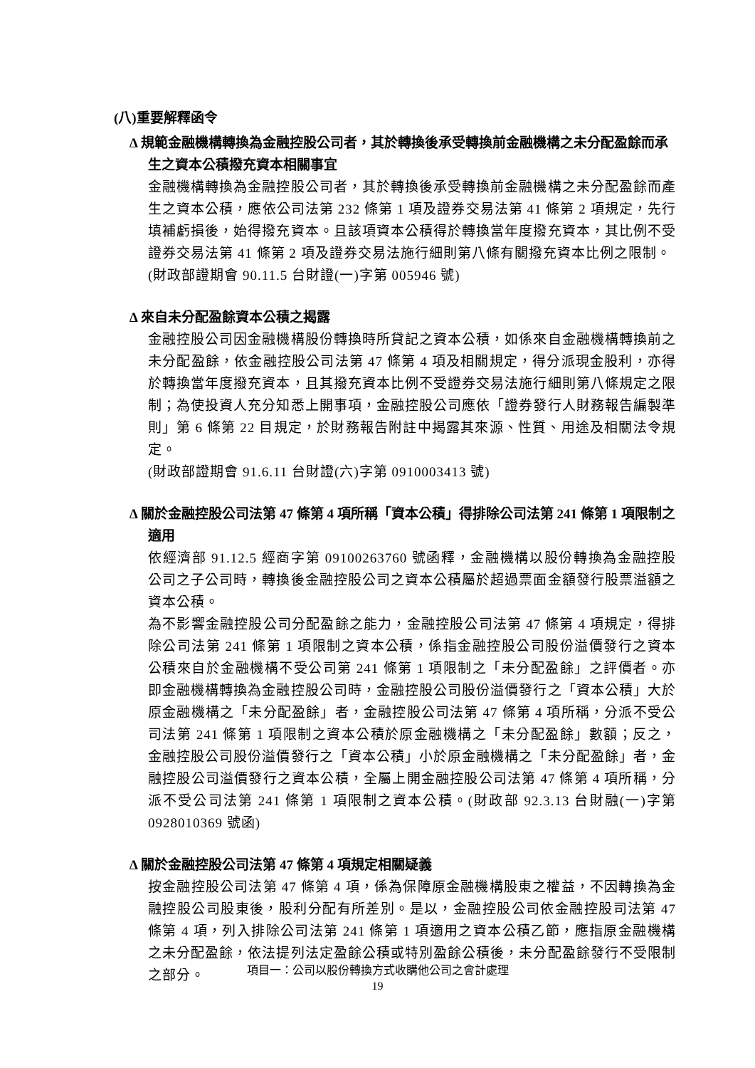(八)重要解釋函令
∆ 規範金融機構轉換為金融控股公司者，其於轉換後承受轉換前金融機構之未分配盈餘而承生之資本公積撥充資本相關事宜
金融機構轉換為金融控股公司者，其於轉換後承受轉換前金融機構之未分配盈餘而產生之資本公積，應依公司法第 232 條第 1 項及證券交易法第 41 條第 2 項規定，先行填補虧損後，始得撥充資本。且該項資本公積得於轉換當年度撥充資本，其比例不受證券交易法第 41 條第 2 項及證券交易法施行細則第八條有關撥充資本比例之限制。
(財政部證期會 90.11.5 台財證(一)字第 005946 號)
∆ 來自未分配盈餘資本公積之揭露
金融控股公司因金融機構股份轉換時所貸記之資本公積，如係來自金融機構轉換前之未分配盈餘，依金融控股公司法第 47 條第 4 項及相關規定，得分派現金股利，亦得於轉換當年度撥充資本，且其撥充資本比例不受證券交易法施行細則第八條規定之限制；為使投資人充分知悉上開事項，金融控股公司應依「證券發行人財務報告編製準則」第 6 條第 22 目規定，於財務報告附註中揭露其來源、性質、用途及相關法令規定。
(財政部證期會 91.6.11 台財證(六)字第 0910003413 號)
∆ 關於金融控股公司法第 47 條第 4 項所稱「資本公積」得排除公司法第 241 條第 1 項限制之適用
依經濟部 91.12.5 經商字第 09100263760 號函釋，金融機構以股份轉換為金融控股公司之子公司時，轉換後金融控股公司之資本公積屬於超過票面金額發行股票溢額之資本公積。
為不影響金融控股公司分配盈餘之能力，金融控股公司法第 47 條第 4 項規定，得排除公司法第 241 條第 1 項限制之資本公積，係指金融控股公司股份溢價發行之資本公積來自於金融機構不受公司第 241 條第 1 項限制之「未分配盈餘」之評價者。亦即金融機構轉換為金融控股公司時，金融控股公司股份溢價發行之「資本公積」大於原金融機構之「未分配盈餘」者，金融控股公司法第 47 條第 4 項所稱，分派不受公司法第 241 條第 1 項限制之資本公積於原金融機構之「未分配盈餘」數額；反之，金融控股公司股份溢價發行之「資本公積」小於原金融機構之「未分配盈餘」者，金融控股公司溢價發行之資本公積，全屬上開金融控股公司法第 47 條第 4 項所稱，分派不受公司法第 241 條第 1 項限制之資本公積。(財政部 92.3.13 台財融(一)字第 0928010369 號函)
∆ 關於金融控股公司法第 47 條第 4 項規定相關疑義
按金融控股公司法第 47 條第 4 項，係為保障原金融機構股東之權益，不因轉換為金融控股公司股東後，股利分配有所差別。是以，金融控股公司依金融控股司法第 47 條第 4 項，列入排除公司法第 241 條第 1 項適用之資本公積乙節，應指原金融機構之未分配盈餘，依法提列法定盈餘公積或特別盈餘公積後，未分配盈餘發行不受限制之部分。
項目一：公司以股份轉換方式收購他公司之會計處理
19